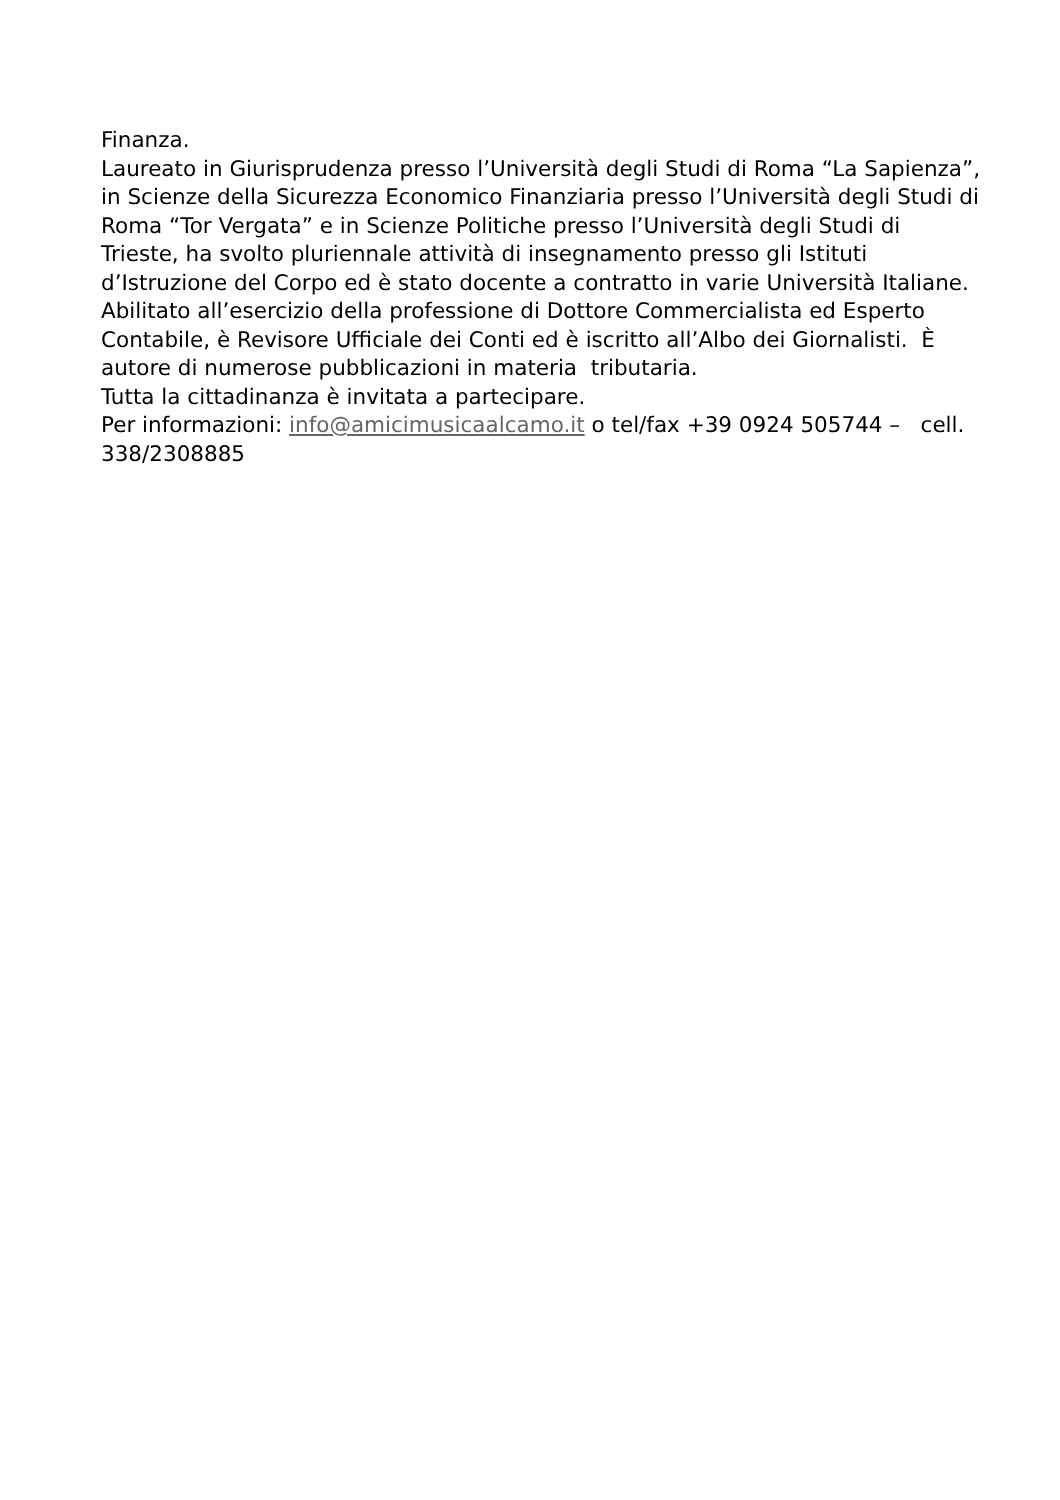Finanza.
Laureato in Giurisprudenza presso l’Università degli Studi di Roma “La Sapienza”, in Scienze della Sicurezza Economico Finanziaria presso l’Università degli Studi di Roma “Tor Vergata” e in Scienze Politiche presso l’Università degli Studi di Trieste, ha svolto pluriennale attività di insegnamento presso gli Istituti d’Istruzione del Corpo ed è stato docente a contratto in varie Università Italiane.
Abilitato all’esercizio della professione di Dottore Commercialista ed Esperto Contabile, è Revisore Ufficiale dei Conti ed è iscritto all’Albo dei Giornalisti. È autore di numerose pubblicazioni in materia tributaria.
Tutta la cittadinanza è invitata a partecipare.
Per informazioni: info@amicimusicaalcamo.it o tel/fax +39 0924 505744 – cell. 338/2308885